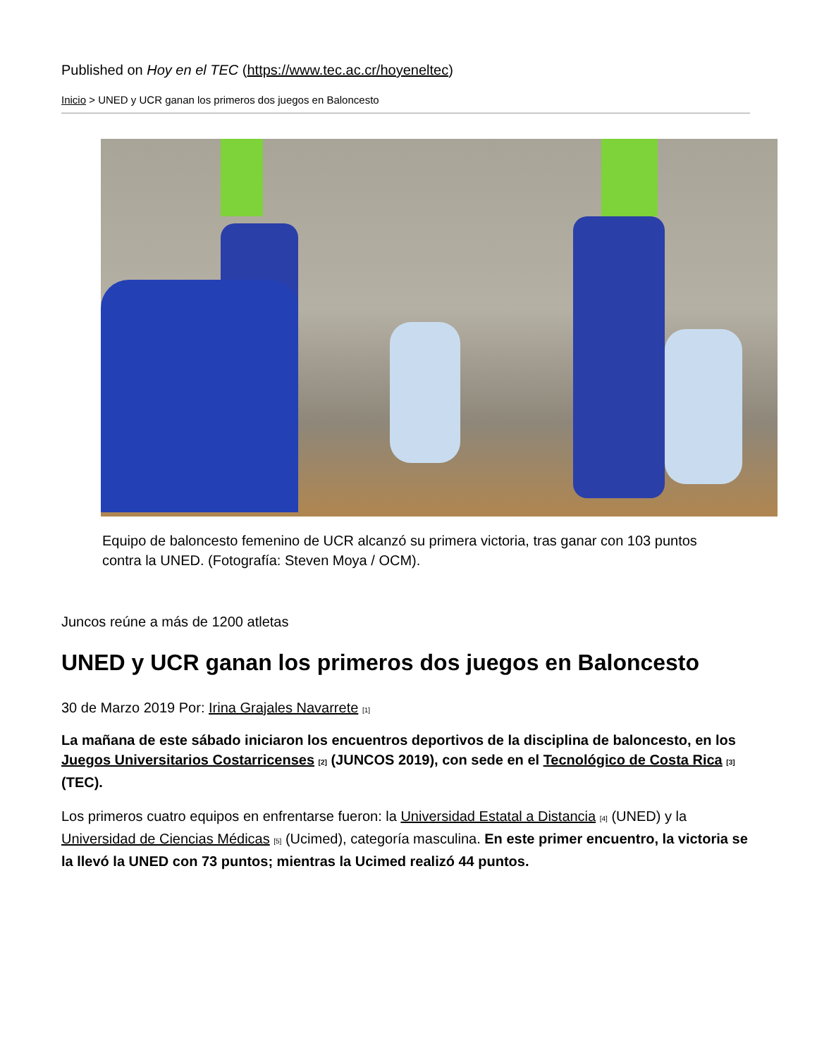Published on Hoy en el TEC (https://www.tec.ac.cr/hoyeneltec)
Inicio > UNED y UCR ganan los primeros dos juegos en Baloncesto
Equipo de baloncesto femenino de UCR alcanzó su primera victoria, tras ganar con 103 puntos contra la UNED. (Fotografía: Steven Moya / OCM).
Juncos reúne a más de 1200 atletas
UNED y UCR ganan los primeros dos juegos en Baloncesto
30 de Marzo 2019 Por: Irina Grajales Navarrete [1]
La mañana de este sábado iniciaron los encuentros deportivos de la disciplina de baloncesto, en los Juegos Universitarios Costarricenses [2] (JUNCOS 2019), con sede en el Tecnológico de Costa Rica [3] (TEC).
Los primeros cuatro equipos en enfrentarse fueron: la Universidad Estatal a Distancia [4] (UNED) y la Universidad de Ciencias Médicas [5] (Ucimed), categoría masculina. En este primer encuentro, la victoria se la llevó la UNED con 73 puntos; mientras la Ucimed realizó 44 puntos.